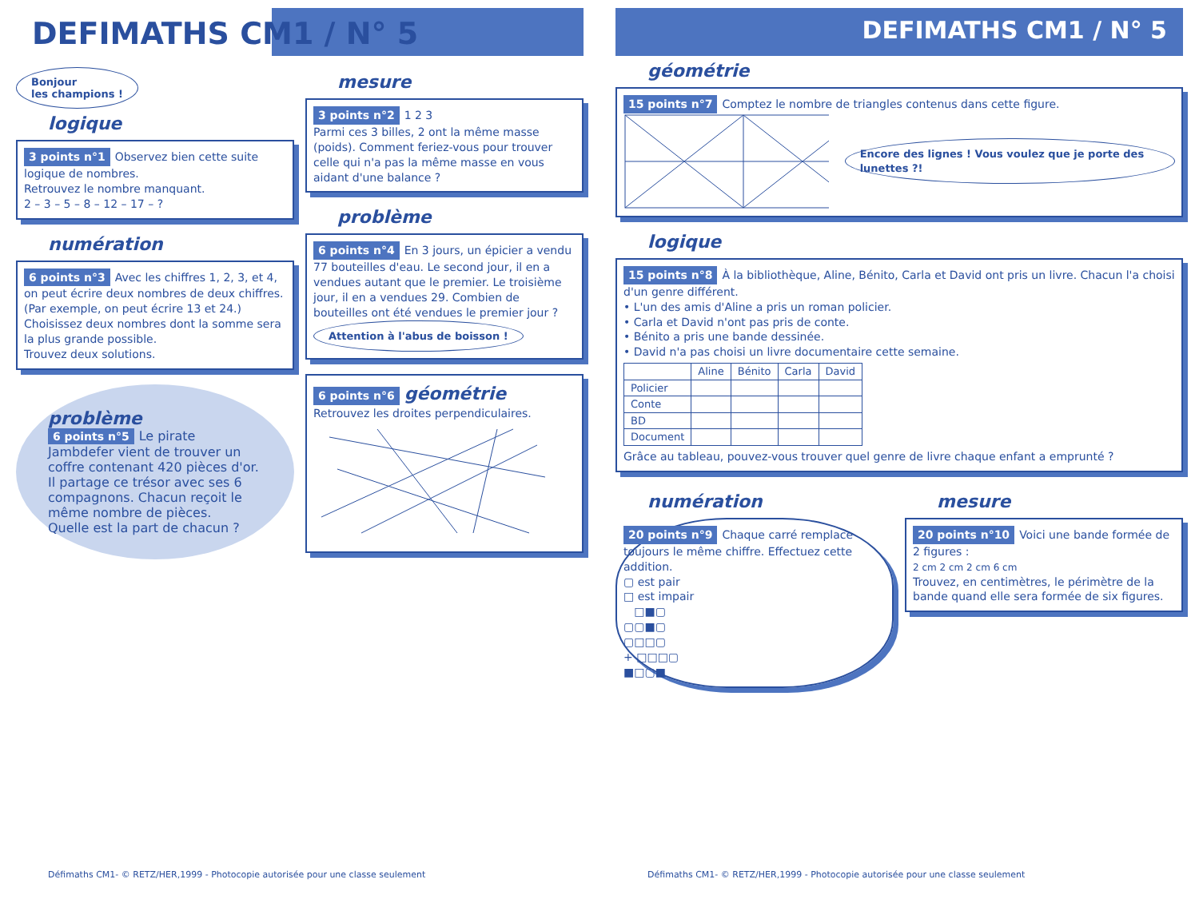DEFIMATHS CM1 / N° 5
Bonjour
les champions !
logique
3 points n°1 Observez bien cette suite logique de nombres.
Retrouvez le nombre manquant.
2 – 3 – 5 – 8 – 12 – 17 – ?
numération
6 points n°3 Avec les chiffres 1, 2, 3, et 4, on peut écrire deux nombres de deux chiffres. (Par exemple, on peut écrire 13 et 24.)
Choisissez deux nombres dont la somme sera la plus grande possible.
Trouvez deux solutions.
problème
6 points n°5 Le pirate Jambdefer vient de trouver un coffre contenant 420 pièces d'or. Il partage ce trésor avec ses 6 compagnons. Chacun reçoit le même nombre de pièces.
Quelle est la part de chacun ?
mesure
3 points n°2 1 2 3
Parmi ces 3 billes, 2 ont la même masse (poids). Comment feriez-vous pour trouver celle qui n'a pas la même masse en vous aidant d'une balance ?
problème
6 points n°4 En 3 jours, un épicier a vendu 77 bouteilles d'eau. Le second jour, il en a vendues autant que le premier. Le troisième jour, il en a vendues 29. Combien de bouteilles ont été vendues le premier jour ?
Attention à l'abus de boisson !
6 points n°6
géométrie
Retrouvez les droites perpendiculaires.
Défimaths CM1- © RETZ/HER,1999 - Photocopie autorisée pour une classe seulement
DEFIMATHS CM1 / N° 5
géométrie
15 points n°7 Comptez le nombre de triangles contenus dans cette figure.
Encore des lignes ! Vous voulez que je porte des lunettes ?!
logique
15 points n°8 À la bibliothèque, Aline, Bénito, Carla et David ont pris un livre. Chacun l'a choisi d'un genre différent.
• L'un des amis d'Aline a pris un roman policier.
• Carla et David n'ont pas pris de conte.
• Bénito a pris une bande dessinée.
• David n'a pas choisi un livre documentaire cette semaine.
| | Aline | Bénito | Carla | David |
| --- | --- | --- | --- | --- |
| Policier | | | | |
| Conte | | | | |
| BD | | | | |
| Document | | | | |
Grâce au tableau, pouvez-vous trouver quel genre de livre chaque enfant a emprunté ?
numération
20 points n°9 Chaque carré remplace toujours le même chiffre. Effectuez cette addition.
▢ est pair
□ est impair
□■▢
▢▢■▢
▢□□▢
+ □□□▢
■□▢■
mesure
20 points n°10 Voici une bande formée de 2 figures :
2 cm 2 cm 2 cm 6 cm
Trouvez, en centimètres, le périmètre de la bande quand elle sera formée de six figures.
Défimaths CM1- © RETZ/HER,1999 - Photocopie autorisée pour une classe seulement